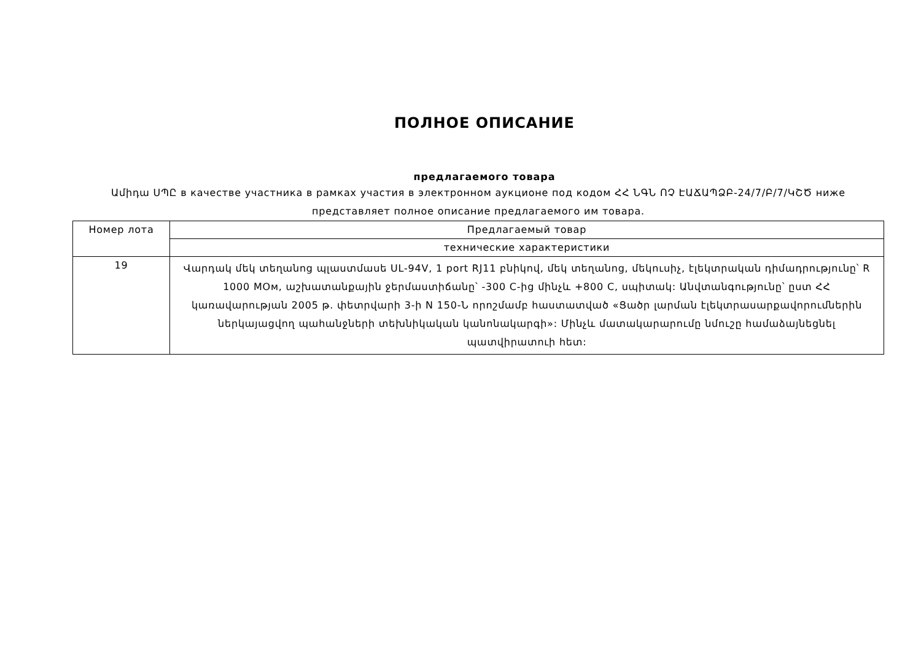ПОЛНОЕ ОПИСАНИЕ
предлагаемого товара
Ամիդա ՍՊԸ в качестве участника в рамках участия в электронном аукционе под кодом ՀՀ ՆԳՆ ՈՉ ԷԱՃԱՊՁԲ-24/7/Բ/7/ԿՇԾ ниже представляет полное описание предлагаемого им товара.
| Номер лота | Предлагаемый товар |
| | технические характеристики |
| 19 | Վարդակ մեկ տեղանոց պլաստմասե UL-94V, 1 port RJ11 բնիկով, մեկ տեղանոց, մեկուսիչ, էլեկտրական դիմադրությունը՝ R 1000 MOм, աշխատանքային ջերմաստիճանը՝ -300 C-ից մինչև +800 C, սպիտակ: Անվտանգությունը՝ ըստ ՀՀ կառավարության 2005 թ. փետրվարի 3-ի N 150-Ն որոշմամբ հաստատված «Ցածր լարման էլեկտրասարքավորումներին ներկայացվող պահանջների տեխնիկական կանոնակարգի»: Մինչև մատակարարումը նմուշը համաձայնեցնել պատվիրատուի հետ: |